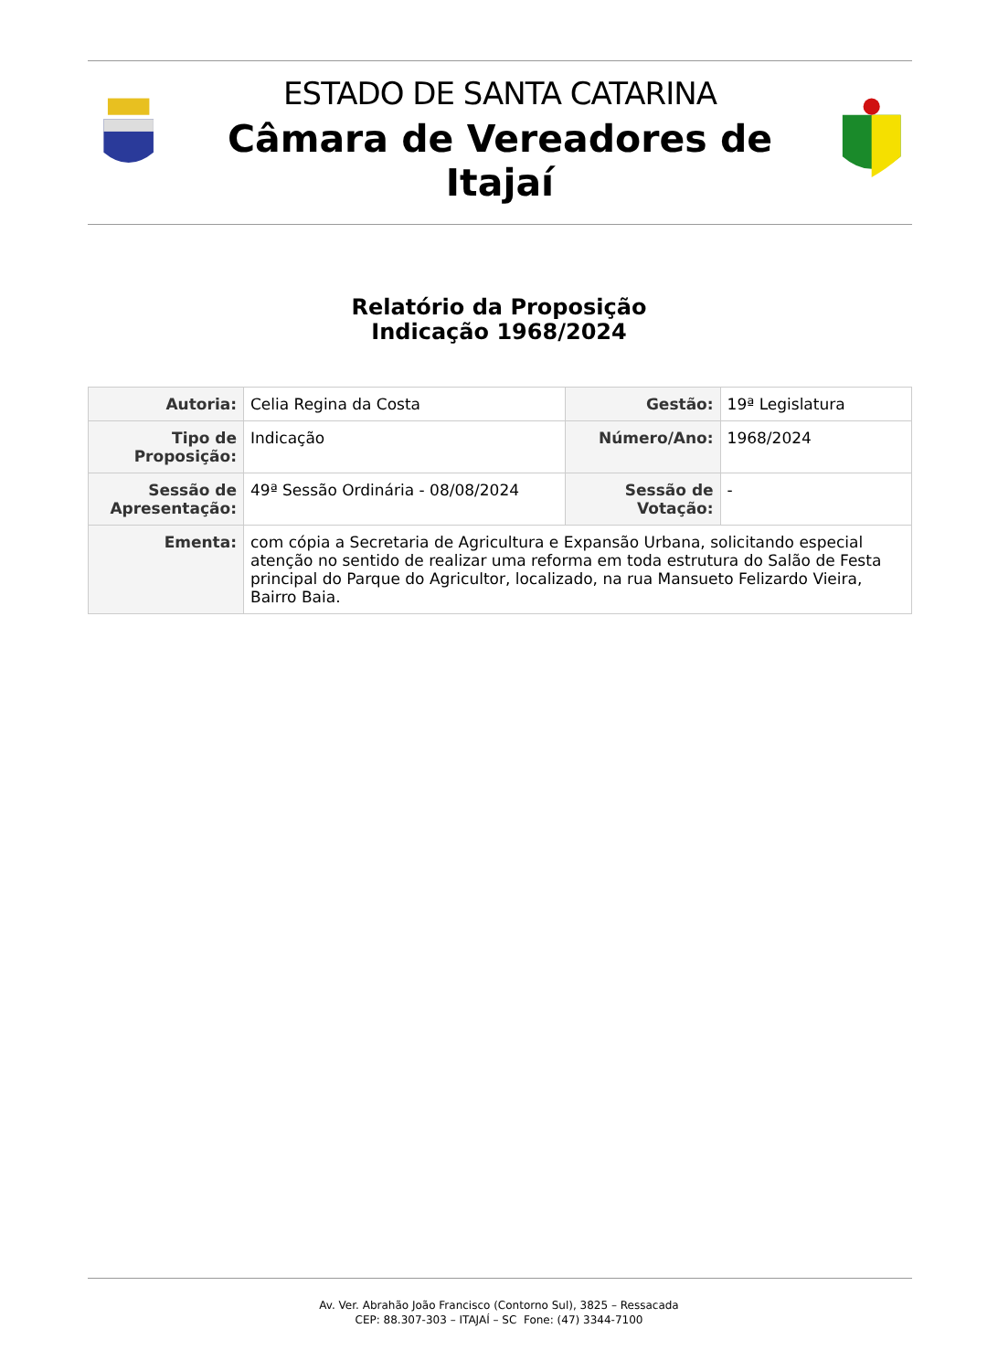ESTADO DE SANTA CATARINA
Câmara de Vereadores de Itajaí
Relatório da Proposição
Indicação 1968/2024
| Autoria: | Celia Regina da Costa | Gestão: | 19ª Legislatura |
| Tipo de Proposição: | Indicação | Número/Ano: | 1968/2024 |
| Sessão de Apresentação: | 49ª Sessão Ordinária - 08/08/2024 | Sessão de Votação: | - |
| Ementa: | com cópia a Secretaria de Agricultura e Expansão Urbana, solicitando especial atenção no sentido de realizar uma reforma em toda estrutura do Salão de Festa principal do Parque do Agricultor, localizado, na rua Mansueto Felizardo Vieira, Bairro Baia. | | |
Av. Ver. Abrahão João Francisco (Contorno Sul), 3825 – Ressacada
CEP: 88.307-303 – ITAJAÍ – SC Fone: (47) 3344-7100